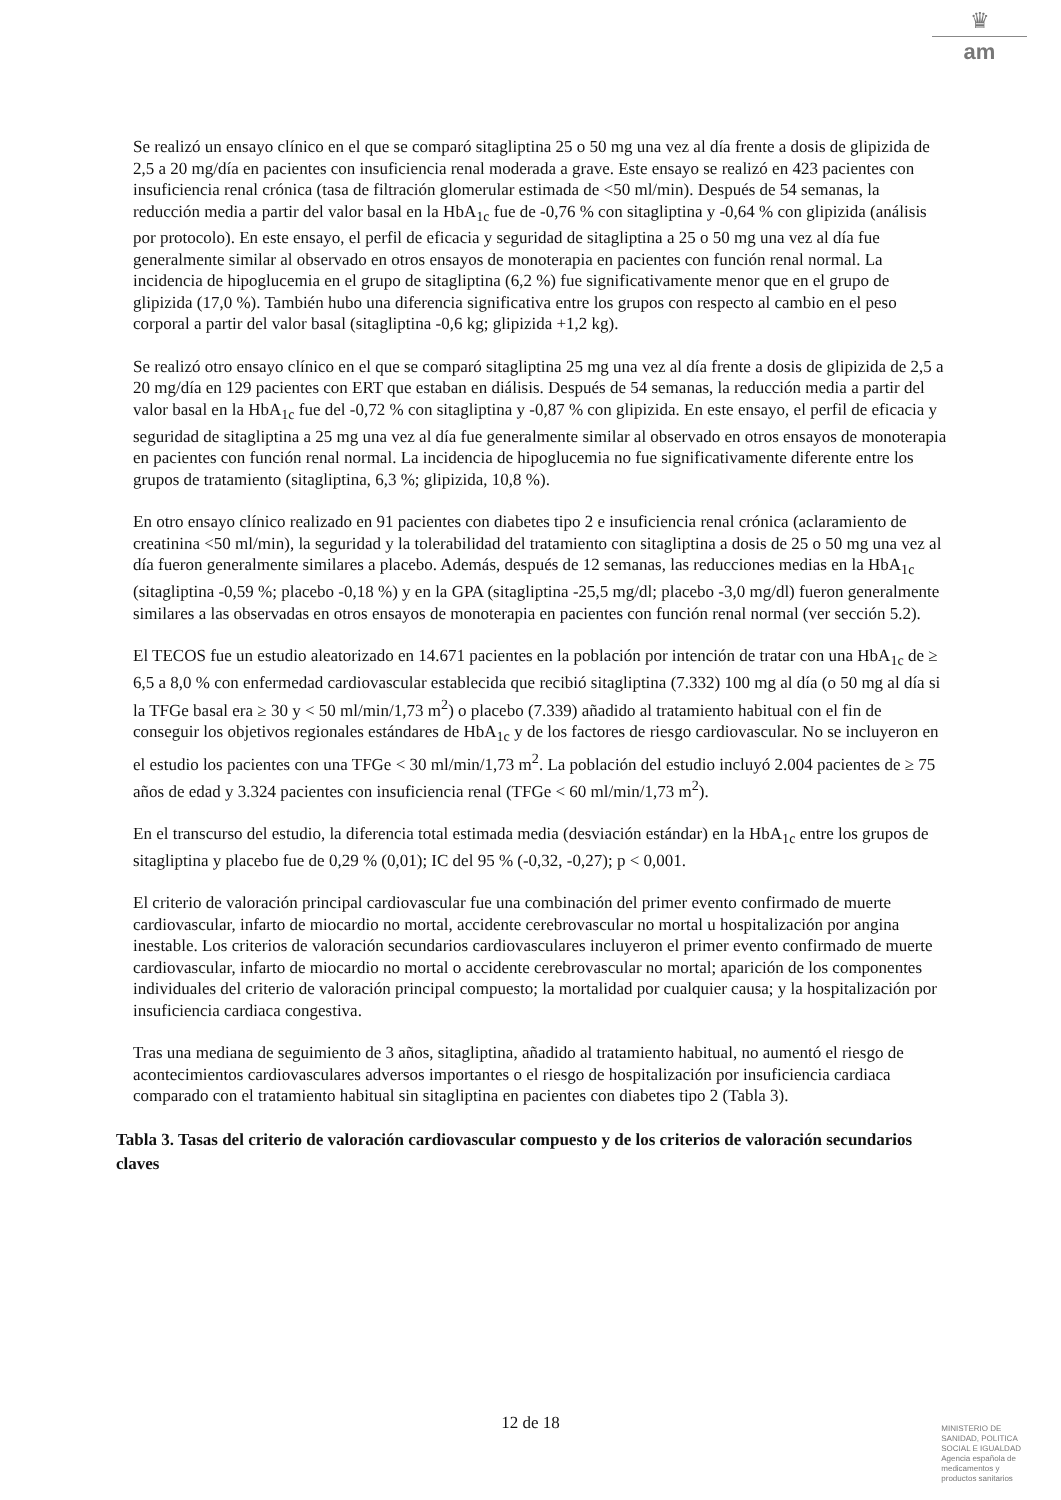♛
am
Se realizó un ensayo clínico en el que se comparó sitagliptina 25 o 50 mg una vez al día frente a dosis de glipizida de 2,5 a 20 mg/día en pacientes con insuficiencia renal moderada a grave. Este ensayo se realizó en 423 pacientes con insuficiencia renal crónica (tasa de filtración glomerular estimada de <50 ml/min). Después de 54 semanas, la reducción media a partir del valor basal en la HbA<sub>1c</sub> fue de -0,76 % con sitagliptina y -0,64 % con glipizida (análisis por protocolo). En este ensayo, el perfil de eficacia y seguridad de sitagliptina a 25 o 50 mg una vez al día fue generalmente similar al observado en otros ensayos de monoterapia en pacientes con función renal normal. La incidencia de hipoglucemia en el grupo de sitagliptina (6,2 %) fue significativamente menor que en el grupo de glipizida (17,0 %). También hubo una diferencia significativa entre los grupos con respecto al cambio en el peso corporal a partir del valor basal (sitagliptina -0,6 kg; glipizida +1,2 kg).
Se realizó otro ensayo clínico en el que se comparó sitagliptina 25 mg una vez al día frente a dosis de glipizida de 2,5 a 20 mg/día en 129 pacientes con ERT que estaban en diálisis. Después de 54 semanas, la reducción media a partir del valor basal en la HbA<sub>1c</sub> fue del -0,72 % con sitagliptina y -0,87 % con glipizida. En este ensayo, el perfil de eficacia y seguridad de sitagliptina a 25 mg una vez al día fue generalmente similar al observado en otros ensayos de monoterapia en pacientes con función renal normal. La incidencia de hipoglucemia no fue significativamente diferente entre los grupos de tratamiento (sitagliptina, 6,3 %; glipizida, 10,8 %).
En otro ensayo clínico realizado en 91 pacientes con diabetes tipo 2 e insuficiencia renal crónica (aclaramiento de creatinina <50 ml/min), la seguridad y la tolerabilidad del tratamiento con sitagliptina a dosis de 25 o 50 mg una vez al día fueron generalmente similares a placebo. Además, después de 12 semanas, las reducciones medias en la HbA<sub>1c</sub> (sitagliptina -0,59 %; placebo -0,18 %) y en la GPA (sitagliptina -25,5 mg/dl; placebo -3,0 mg/dl) fueron generalmente similares a las observadas en otros ensayos de monoterapia en pacientes con función renal normal (ver sección 5.2).
El TECOS fue un estudio aleatorizado en 14.671 pacientes en la población por intención de tratar con una HbA<sub>1c</sub> de ≥ 6,5 a 8,0 % con enfermedad cardiovascular establecida que recibió sitagliptina (7.332) 100 mg al día (o 50 mg al día si la TFGe basal era ≥ 30 y < 50 ml/min/1,73 m<sup>2</sup>) o placebo (7.339) añadido al tratamiento habitual con el fin de conseguir los objetivos regionales estándares de HbA<sub>1c</sub> y de los factores de riesgo cardiovascular. No se incluyeron en el estudio los pacientes con una TFGe < 30 ml/min/1,73 m<sup>2</sup>. La población del estudio incluyó 2.004 pacientes de ≥ 75 años de edad y 3.324 pacientes con insuficiencia renal (TFGe < 60 ml/min/1,73 m<sup>2</sup>).
En el transcurso del estudio, la diferencia total estimada media (desviación estándar) en la HbA<sub>1c</sub> entre los grupos de sitagliptina y placebo fue de 0,29 % (0,01); IC del 95 % (-0,32, -0,27); p < 0,001.
El criterio de valoración principal cardiovascular fue una combinación del primer evento confirmado de muerte cardiovascular, infarto de miocardio no mortal, accidente cerebrovascular no mortal u hospitalización por angina inestable. Los criterios de valoración secundarios cardiovasculares incluyeron el primer evento confirmado de muerte cardiovascular, infarto de miocardio no mortal o accidente cerebrovascular no mortal; aparición de los componentes individuales del criterio de valoración principal compuesto; la mortalidad por cualquier causa; y la hospitalización por insuficiencia cardiaca congestiva.
Tras una mediana de seguimiento de 3 años, sitagliptina, añadido al tratamiento habitual, no aumentó el riesgo de acontecimientos cardiovasculares adversos importantes o el riesgo de hospitalización por insuficiencia cardiaca comparado con el tratamiento habitual sin sitagliptina en pacientes con diabetes tipo 2 (Tabla 3).
Tabla 3. Tasas del criterio de valoración cardiovascular compuesto y de los criterios de valoración secundarios claves
12 de 18
MINISTERIO DE
SANIDAD, POLITICA
SOCIAL E IGUALDAD
Agencia española de
medicamentos y
productos sanitarios